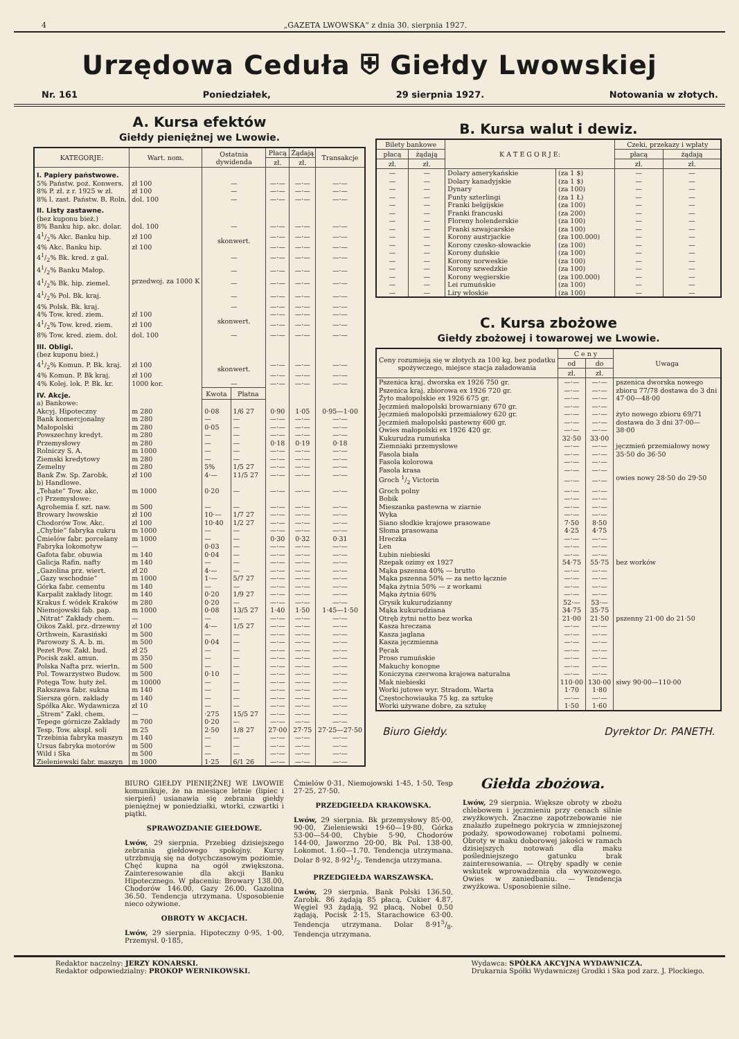4 „GAZETA LWOWSKA“ z dnia 30. sierpnia 1927.
Urzędowa Ceduła ⛨ Giełdy Lwowskiej
Nr. 161 Poniedziałek, 29 sierpnia 1927. Notowania w złotych.
A. Kursa efektów
Giełdy pieniężnej we Lwowie.
| KATEGORJE: | Wart. nom. | Ostatnia dywidenda | | Płacą | Żądają | Transakcje |
| --- | --- | --- | --- | --- | --- | --- |
| | | | | zł. | zł. | |
| I. Papiery państwowe. | | | | | | |
| 5% Państw. poż. Konwers. | zł 100 | — | | —·— | —·— | —·— |
| 8% P. zł. z r. 1925 w zł. | zł 100 | — | | —·— | —·— | —·— |
| 8% l. zast. Państw. B. Roln. | dol. 100 | — | | —·— | —·— | —·— |
| II. Listy zastawne. | | | | | | |
| (bez kuponu bież.) | | | | | | |
| 8% Banku hip. akc. dolar. | dol. 100 | — | | —·— | —·— | —·— |
| 41/2% Akc. Banku hip. | zł 100 | skonwert. | | —·— | —·— | —·— |
| 4% Akc. Banku hip. | zł 100 | | | —·— | —·— | —·— |
| 41/2% Bk. kred. z gal. | przedwoj. za 1000 K | — | | —·— | —·— | —·— |
| 41/2% Banku Małop. | | — | | —·— | —·— | —·— |
| 41/2% Bk. hip. ziemel. | | — | | —·— | —·— | —·— |
| 41/2% Pol. Bk. kraj. | | — | | —·— | —·— | —·— |
| 4% Polsk. Bk. kraj. | | — | | —·— | —·— | —·— |
| 4% Tow. kred. ziem. | zł 100 | skonwert. | | —·— | —·— | —·— |
| 41/2% Tow. kred. ziem. | zł 100 | | | —·— | —·— | —·— |
| 8% Tow. kred. ziem. dol. | dol. 100 | — | | —·— | —·— | —·— |
| III. Obligi. | | | | | | |
| (bez kuponu bież.) | | | | | | |
| 41/2% Komun. P. Bk. kraj. | zł 100 | skonwert. | | —·— | —·— | —·— |
| 4% Komun. P. Bk kraj. | zł 100 | | | —·— | —·— | —·— |
| 4% Kolej. lok. P. Bk. kr. | 1000 kor. | — | | —·— | —·— | —·— |
| IV. Akcje. | | Kwota | Płatna | | | |
| a) Bankowe: | | | | | | |
| Akcyj. Hipoteczny | m 280 | 0·08 | 1/6 27 | 0·90 | 1·05 | 0·95—1·00 |
| Bank komercjonalny | m 280 | — | — | —·— | —·— | —·— |
| Małopolski | m 280 | 0·05 | — | —·— | —·— | —·— |
| Powszechny kredyt. | m 280 | — | — | —·— | —·— | —·— |
| Przemysłowy | m 280 | — | — | 0·18 | 0·19 | 0·18 |
| Rolniczy S. A. | m 1000 | — | — | —·— | —·— | —·— |
| Ziemski kredytowy | m 280 | — | — | —·— | —·— | —·— |
| Zemelny | m 280 | 5% | 1/5 27 | —·— | —·— | —·— |
| Bank Zw. Sp. Zarobk. | zł 100 | 4·— | 11/5 27 | —·— | —·— | —·— |
| b) Handlowe. | | | | | | |
| „Tehate“ Tow. akc. | m 1000 | 0·20 | — | —·— | —·— | —·— |
| c) Przemysłowe: | | | | | | |
| Agrohemia f. szt. naw. | m 500 | — | — | —·— | —·— | —·— |
| Browary lwowskie | zł 100 | 10·— | 1/7 27 | —·— | —·— | —·— |
| Chodorów Tow. Akc. | zł 100 | 10·40 | 1/2 27 | —·— | —·— | —·— |
| „Chybie“ fabryka cukru | m 1000 | — | — | —·— | —·— | —·— |
| Ćmielów fabr. porcelany | m 1000 | — | — | 0·30 | 0·32 | 0·31 |
| Fabryka lokomotyw | — | 0·03 | — | —·— | —·— | —·— |
| Gafota fabr. obuwia | m 140 | 0·04 | — | —·— | —·— | —·— |
| Galicja Rafin. nafty | m 140 | — | — | —·— | —·— | —·— |
| „Gazolina prz. wiert. | zł 20 | 4·— | — | —·— | —·— | —·— |
| „Gazy wschodnie“ | m 1000 | 1·— | 5/7 27 | —·— | —·— | —·— |
| Górka fabr. cementu | m 140 | — | — | —·— | —·— | —·— |
| Karpalit zakłady litogr. | m 140 | 0·20 | 1/9 27 | —·— | —·— | —·— |
| Krakus f. wódek Kraków | m 280 | 0·20 | — | —·— | —·— | —·— |
| Niemojowski fab. pap. | m 1000 | 0·08 | 13/5 27 | 1·40 | 1·50 | 1·45—1·50 |
| „Nitrat“ Zakłady chem. | — | — | — | —·— | —·— | —·— |
| Oikos Zakł. prz.-drzewny | zł 100 | 4·— | 1/5 27 | —·— | —·— | —·— |
| Orthwein, Karasiński | m 500 | — | — | —·— | —·— | —·— |
| Parowozy S. A. b. m. | m 500 | 0·04 | — | —·— | —·— | —·— |
| Pezet Pow. Zakł. bud. | zł 25 | — | — | —·— | —·— | —·— |
| Pocisk zakł. amun. | m 350 | — | — | —·— | —·— | —·— |
| Polska Nafta prz. wiertn. | m 500 | — | — | —·— | —·— | —·— |
| Pol. Towarzystwo Budow. | m 500 | 0·10 | — | —·— | —·— | —·— |
| Potęga Tow. huty żel. | m 10000 | — | — | —·— | —·— | —·— |
| Rakszawa fabr. sukna | m 140 | — | — | —·— | —·— | —·— |
| Siersza górn. zakłady | m 140 | — | — | —·— | —·— | —·— |
| Spółka Akc. Wydawnicza | zł 10 | — | — | —·— | —·— | —·— |
| „Strem“ Zakł. chem. | — | ·275 | 15/5 27 | —·— | —·— | —·— |
| Tepege górnicze Zakłady | m 700 | 0·20 | — | —·— | —·— | —·— |
| Tesp. Tow. akspl. soli | m 25 | 2·50 | 1/8 27 | 27·00 | 27·75 | 27·25—27·50 |
| Trzebinia fabryka maszyn | m 140 | — | — | —·— | —·— | —·— |
| Ursus fabryka motorów | m 500 | — | — | —·— | —·— | —·— |
| Wild i Ska | m 500 | — | — | —·— | —·— | —·— |
| Zieleniewski fabr. maszyn | m 1000 | 1·25 | 6/1 26 | —·— | —·— | —·— |
B. Kursa walut i dewiz.
| Bilety bankowe | | K A T E G O R J E: | | Czeki, przekazy i wpłaty | |
| --- | --- | --- | --- | --- | --- |
| płacą | żądają | | | płacą | żądają |
| zł. | zł. | | | zł. | zł. |
| — | — | Dolary amerykańskie | (za 1 $) | — | — |
| — | — | Dolary kanadyjskie | (za 1 $) | — | — |
| — | — | Dynary | (za 100) | — | — |
| — | — | Funty szterlingi | (za 1 Ł) | — | — |
| — | — | Franki belgijskie | (za 100) | — | — |
| — | — | Franki francuski | (za 200) | — | — |
| — | — | Floreny holenderskie | (za 100) | — | — |
| — | — | Franki szwajcarskie | (za 100) | — | — |
| — | — | Korony austrjackie | (za 100.000) | — | — |
| — | — | Korony czesko-słowackie | (za 100) | — | — |
| — | — | Korony duńskie | (za 100) | — | — |
| — | — | Korony norweskie | (za 100) | — | — |
| — | — | Korony szwedzkie | (za 100) | — | — |
| — | — | Korony węgierskie | (za 100.000) | — | — |
| — | — | Lei rumuńskie | (za 100) | — | — |
| — | — | Liry włoskie | (za 100) | — | — |
C. Kursa zbożowe
Giełdy zbożowej i towarowej we Lwowie.
| Ceny rozumieją się w złotych za 100 kg. bez podatku spożywczego, miejsce stacja załadowania | C e n y | | Uwaga |
| --- | --- | --- | --- |
| | od | do | |
| | zł. | zł. | |
| Pszenica kraj. dworska ex 1926 750 gr. | —·— | —·— | pszenica dworska nowego zbioru 77/78 dostawa do 3 dni 47·00—48·00 |
| Pszenica kraj. zbiorowa ex 1926 720 gr. | —·— | —·— | |
| Żyto małopolskie ex 1926 675 gr. | —·— | —·— | |
| Jęczmień małopolski browarniany 670 gr. | —·— | —·— | |
| Jęczmień małopolski przemiałowy 620 gr. | —·— | —·— | żyto nowego zbioru 69/71 dostawa do 3 dni 37·00—38·00 |
| Jęczmień małopolski pastewny 600 gr. | —·— | —·— | |
| Owies małopolski ex 1926 420 gr. | —·— | —·— | |
| Kukurudza rumuńska | 32·50 | 33·00 | |
| Ziemniaki przemysłowe | —·— | —·— | jęczmień przemiałowy nowy 35·50 do 36·50 |
| Fasola biała | —·— | —·— | |
| Fasola kolorowa | —·— | —·— | |
| Fasola krasa | —·— | —·— | |
| Groch 1/2 Victorin | —·— | —·— | owies nowy 28·50 do 29·50 |
| Groch polny | —·— | —·— | |
| Bobik | —·— | —·— | |
| Mieszanka pastewna w ziarnie | —·— | —·— | |
| Wyka | —·— | —·— | |
| Siano słodkie krajowe prasowane | 7·50 | 8·50 | |
| Słoma prasowana | 4·25 | 4·75 | |
| Hreczka | —·— | —·— | |
| Len | —·— | —·— | |
| Łubin niebieski | —·— | —·— | |
| Rzepak ozimy ex 1927 | 54·75 | 55·75 | bez worków |
| Mąka pszenna 40% — brutto | —·— | —·— | |
| Mąka pszenna 50% — za netto łącznie | —·— | —·— | |
| Mąka żytnia 50% — z workami | —·— | —·— | |
| Mąka żytnia 60% | —·— | —·— | |
| Grysik kukurudzianny | 52·— | 53·— | |
| Mąka kukurudziana | 34·75 | 35·75 | |
| Otręb żytni netto bez worka | 21·00 | 21·50 | pszenny 21·00 do 21·50 |
| Kasza hreczana | —·— | —·— | |
| Kasza jaglana | —·— | —·— | |
| Kasza jęczmienna | —·— | —·— | |
| Pęcak | —·— | —·— | |
| Proso rumuńskie | —·— | —·— | |
| Makuchy konopne | —·— | —·— | |
| Koniczyna czerwona krajowa naturalna | —·— | —·— | |
| Mak niebieski | 110·00 | 130·00 | siwy 90·00—110·00 |
| Worki jutowe wyr. Stradom. Warta | 1·70 | 1·80 | |
| Częstochowiauka 75 kg. za sztukę | —·— | —·— | |
| Worki używane dobre, za sztukę | 1·50 | 1·60 | |
Biuro Giełdy. Dyrektor Dr. PANETH.
BIURO GIEŁDY PIENIĘŻNEJ WE LWOWIE komunikuje, że na miesiące letnie (lipiec i sierpień) usianawia się zebrania giełdy pieniężnej w poniedziałki, wtorki, czwartki i piątki.
SPRAWOZDANIE GIEŁDOWE.
Lwów, 29 sierpnia. Przebieg dzisiejszego zebrania giełdowego spokojny. Kursy utrzbmują się na dotychczasowym poziomie. Chęć kupna na ogół zwiększona. Zainteresowanie dla akcji Banku Hipotecznego. W płaceniu: Browary 138.00, Chodorów 146.00, Gazy 26.00. Gazolina 36.50. Tendencja utrzymana. Usposobienie nieco ożywione.
OBROTY W AKCJACH.
Lwów, 29 sierpnia. Hipoteczny 0·95, 1·00, Przemysł. 0·185,
Ćmielów 0·31, Niemojowski 1·45, 1·50, Tesp 27·25, 27·50.
PRZEDGIEŁDA KRAKOWSKA.
Lwów, 29 sierpnia. Bk przemysłowy 85·00, 90·00, Zieleniewski 19·60—19·80, Górka 53·00—54·00, Chybie 5·90, Chodorów 144·00, Jaworzno 20·00, Bk Pol. 138·00, Lokomot. 1.60—1.70. Tendencja utrzymana. Dolar 8·92, 8·921/2. Tendencja utrzymana.
PRZEDGIEŁDA WARSZAWSKA.
Lwów, 29 sierpnia. Bank Polski 136.50, Zarobk. 86 żądają 85 płacą, Cukier 4.87, Węgiel 93 żądają, 92 płacą, Nobel 0.50 żądają, Pocisk 2·15, Starachowice 63·00. Tendencja utrzymana. Dolar 8·915/8. Tendencja utrzymana.
Giełda zbożowa.
Lwów, 29 sierpnia. Większe obroty w zbożu chlebowem i jęczmieniu przy cenach silnie zwyżkowych. Znaczne zapotrzebowanie nie znalazło zupełnego pokrycia w zmniejszonej podaży, spowodowanej robotami polnemi. Obroty w maku doborowej jakości w ramach dzisiejszych notowań dla maku pośledniejszego gatunku brak zainteresowania. — Otręby spadły w cenie wskutek wprowadzenia cła wywozowego. Owies w zaniedbaniu. — Tendencja zwyżkowa. Usposobienie silne.
Redaktor naczelny: JERZY KONARSKI.
Redaktor odpowiedzialny: PROKOP WERNIKOWSKI.
Wydawca: SPÓŁKA AKCYJNA WYDAWNICZA.
Drukarnia Spółki Wydawniczej Grodki i Ska pod zarz. J. Plockiego.